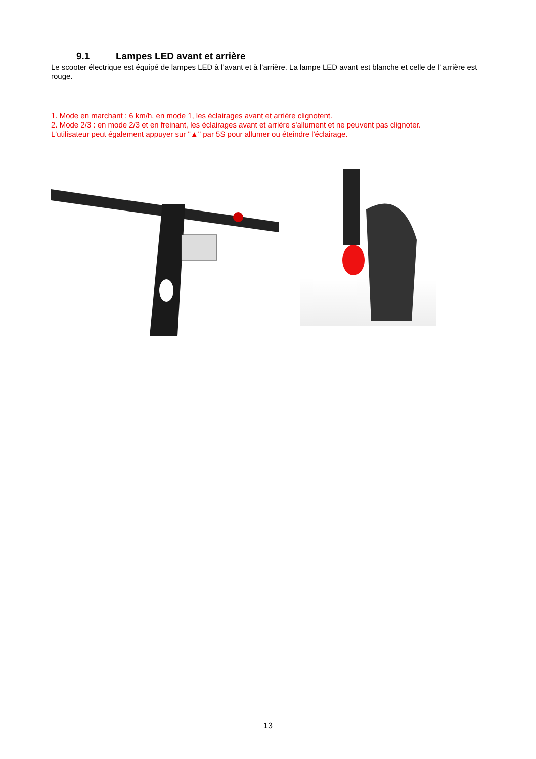9.1 Lampes LED avant et arrière
Le scooter électrique est équipé de lampes LED à l’avant et à l’arrière. La lampe LED avant est blanche et celle de l’ arrière est rouge.
1. Mode en marchant : 6 km/h, en mode 1, les éclairages avant et arrière clignotent.
2. Mode 2/3 : en mode 2/3 et en freinant, les éclairages avant et arrière s'allument et ne peuvent pas clignoter.
L'utilisateur peut également appuyer sur "▲" par 5S pour allumer ou éteindre l'éclairage.
13